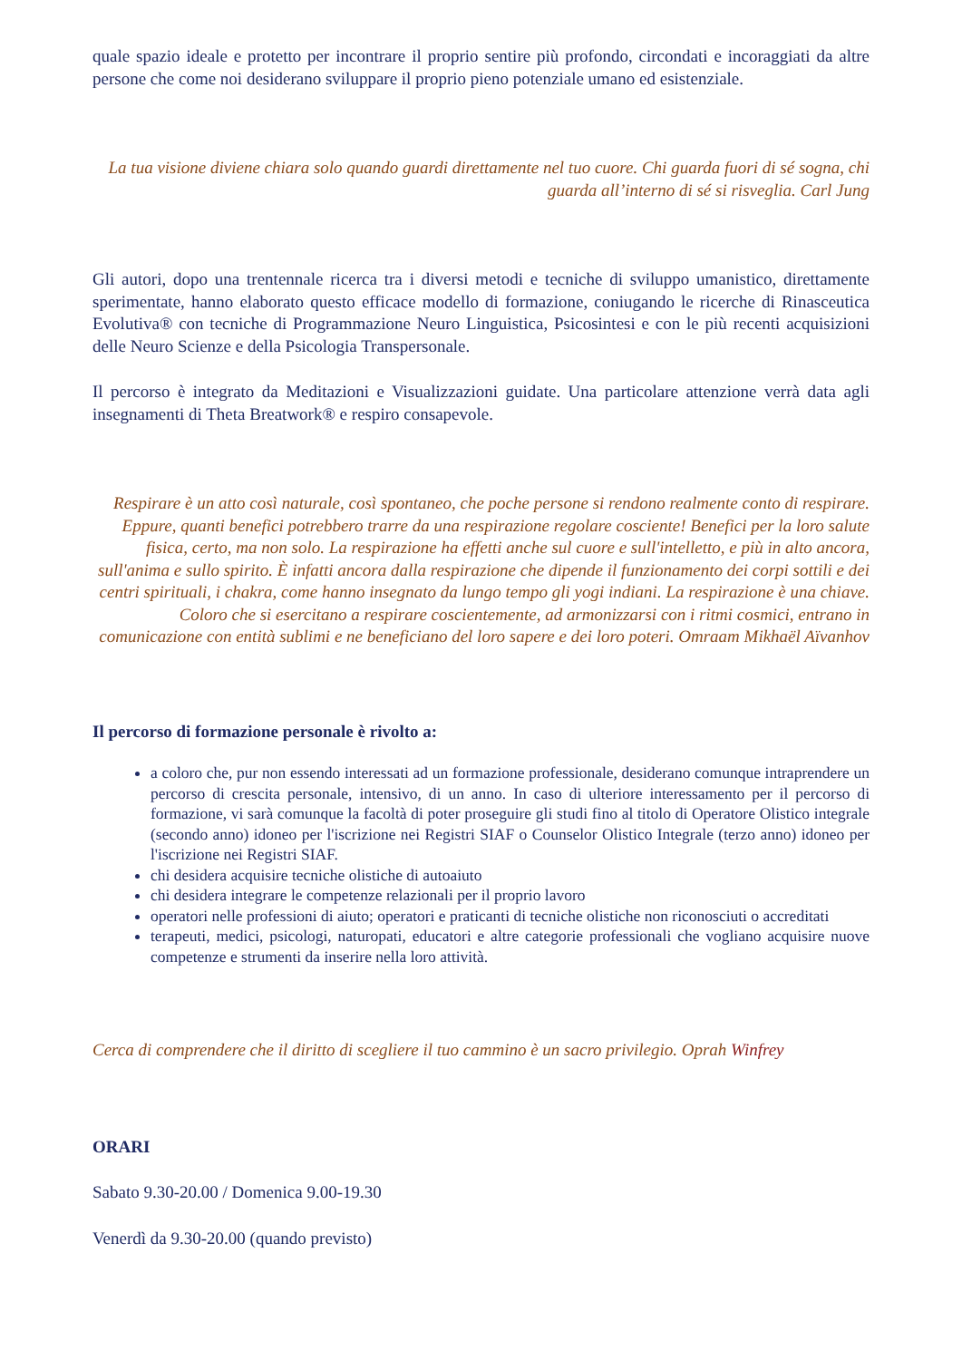quale spazio ideale e protetto per incontrare il proprio sentire più profondo, circondati e incoraggiati da altre persone che come noi desiderano sviluppare il proprio pieno potenziale umano ed esistenziale.
La tua visione diviene chiara solo quando guardi direttamente nel tuo cuore. Chi guarda fuori di sé sogna, chi guarda all’interno di sé si risveglia. Carl Jung
Gli autori, dopo una trentennale ricerca tra i diversi metodi e tecniche di sviluppo umanistico, direttamente sperimentate, hanno elaborato questo efficace modello di formazione, coniugando le ricerche di Rinasceutica Evolutiva® con tecniche di Programmazione Neuro Linguistica, Psicosintesi e con le più recenti acquisizioni delle Neuro Scienze e della Psicologia Transpersonale.
Il percorso è integrato da Meditazioni e Visualizzazioni guidate. Una particolare attenzione verrà data agli insegnamenti di Theta Breatwork® e respiro consapevole.
Respirare è un atto così naturale, così spontaneo, che poche persone si rendono realmente conto di respirare. Eppure, quanti benefici potrebbero trarre da una respirazione regolare cosciente! Benefici per la loro salute fisica, certo, ma non solo. La respirazione ha effetti anche sul cuore e sull'intelletto, e più in alto ancora, sull'anima e sullo spirito. È infatti ancora dalla respirazione che dipende il funzionamento dei corpi sottili e dei centri spirituali, i chakra, come hanno insegnato da lungo tempo gli yogi indiani. La respirazione è una chiave. Coloro che si esercitano a respirare coscientemente, ad armonizzarsi con i ritmi cosmici, entrano in comunicazione con entità sublimi e ne beneficiano del loro sapere e dei loro poteri. Omraam Mikhaël Aïvanhov
Il percorso di formazione personale è rivolto a:
a coloro che, pur non essendo interessati ad un formazione professionale, desiderano comunque intraprendere un percorso di crescita personale, intensivo, di un anno. In caso di ulteriore interessamento per il percorso di formazione, vi sarà comunque la facoltà di poter proseguire gli studi fino al titolo di Operatore Olistico integrale (secondo anno) idoneo per l'iscrizione nei Registri SIAF o Counselor Olistico Integrale (terzo anno) idoneo per l'iscrizione nei Registri SIAF.
chi desidera acquisire tecniche olistiche di autoaiuto
chi desidera integrare le competenze relazionali per il proprio lavoro
operatori nelle professioni di aiuto; operatori e praticanti di tecniche olistiche non riconosciuti o accreditati
terapeuti, medici, psicologi, naturopati, educatori e altre categorie professionali che vogliano acquisire nuove competenze e strumenti da inserire nella loro attività.
Cerca di comprendere che il diritto di scegliere il tuo cammino è un sacro privilegio. Oprah Winfrey
ORARI
Sabato 9.30-20.00 / Domenica 9.00-19.30
Venerdì da 9.30-20.00 (quando previsto)